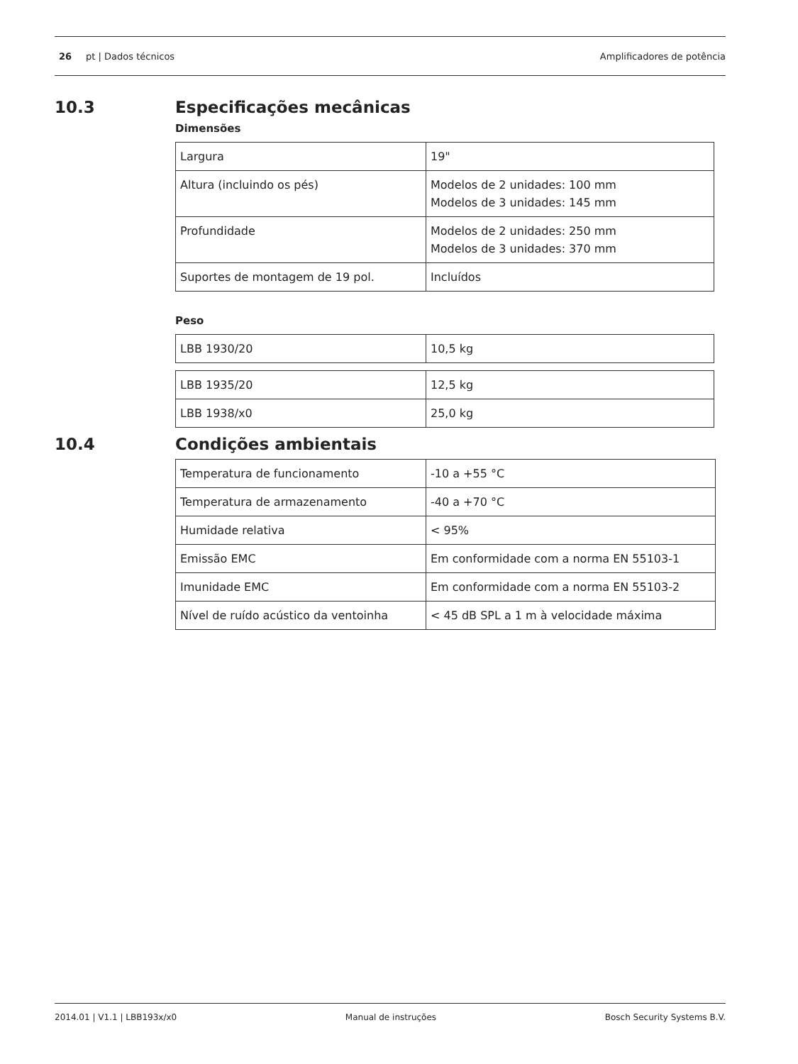26 pt | Dados técnicos Amplificadores de potência
10.3 Especificações mecânicas
Dimensões
| Largura | 19" |
| Altura (incluindo os pés) | Modelos de 2 unidades: 100 mm Modelos de 3 unidades: 145 mm |
| Profundidade | Modelos de 2 unidades: 250 mm Modelos de 3 unidades: 370 mm |
| Suportes de montagem de 19 pol. | Incluídos |
Peso
| LBB 1930/20 | 10,5 kg |
| LBB 1935/20 | 12,5 kg |
| LBB 1938/x0 | 25,0 kg |
10.4 Condições ambientais
| Temperatura de funcionamento | -10 a +55 °C |
| Temperatura de armazenamento | -40 a +70 °C |
| Humidade relativa | < 95% |
| Emissão EMC | Em conformidade com a norma EN 55103-1 |
| Imunidade EMC | Em conformidade com a norma EN 55103-2 |
| Nível de ruído acústico da ventoinha | < 45 dB SPL a 1 m à velocidade máxima |
2014.01 | V1.1 | LBB193x/x0 Manual de instruções Bosch Security Systems B.V.